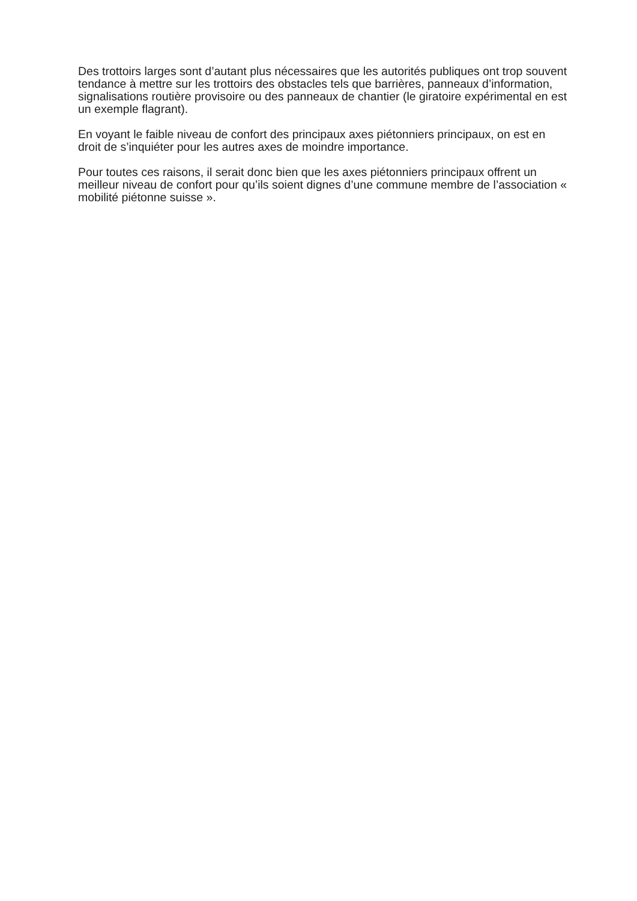Des trottoirs larges sont d’autant plus nécessaires que les autorités publiques ont trop souvent tendance à mettre sur les trottoirs des obstacles tels que barrières, panneaux d’information, signalisations routière provisoire ou des panneaux de chantier (le giratoire expérimental en est un exemple flagrant).
En voyant le faible niveau de confort des principaux axes piétonniers principaux, on est en droit de s’inquiéter pour les autres axes de moindre importance.
Pour toutes ces raisons, il serait donc bien que les axes piétonniers principaux offrent un meilleur niveau de confort pour qu’ils soient dignes d’une commune membre de l’association « mobilité piétonne suisse ».